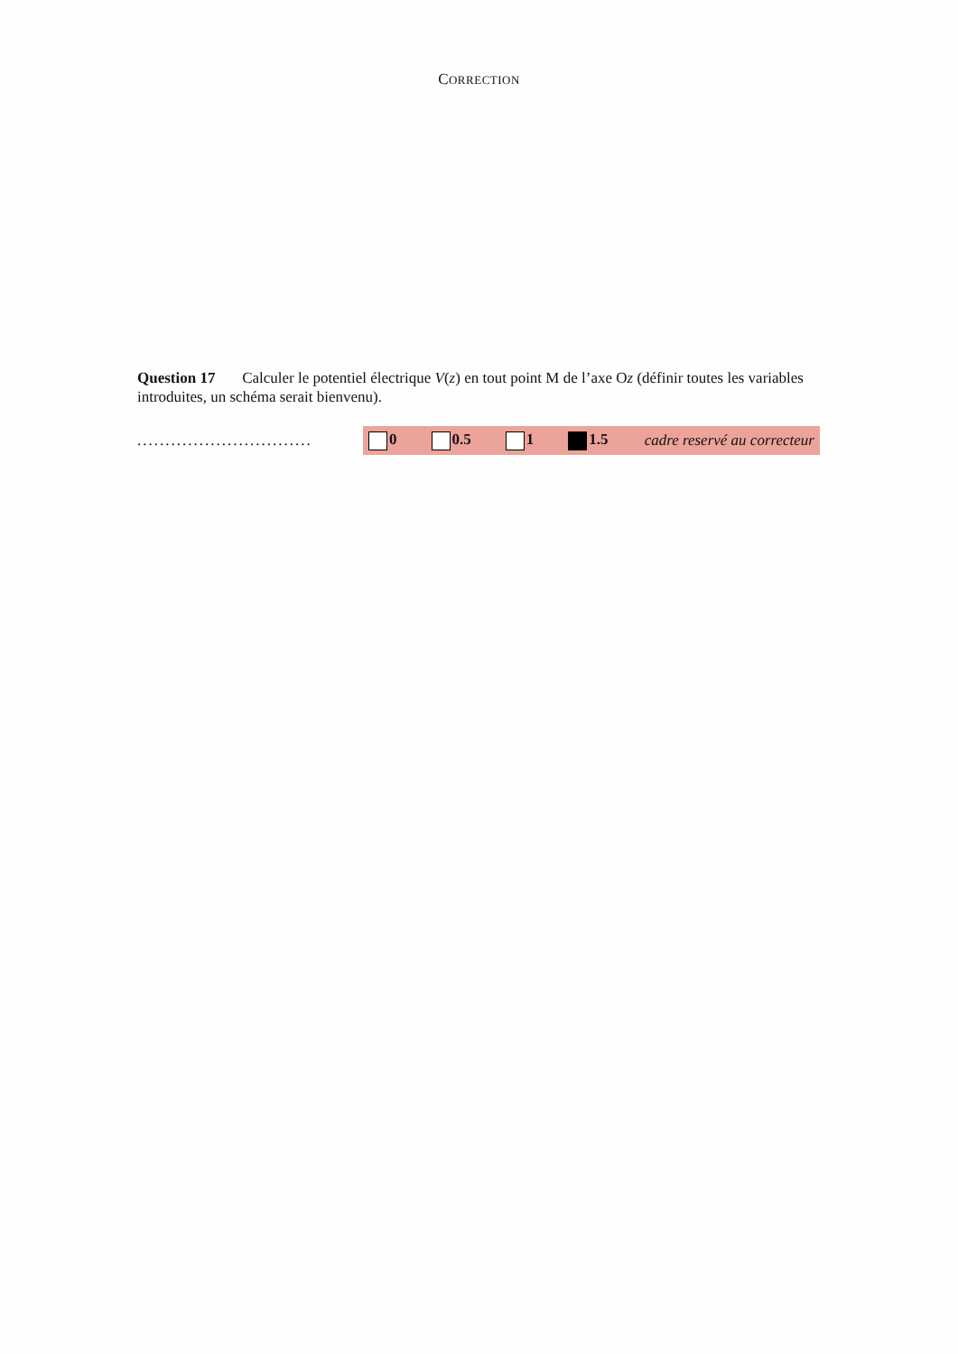CORRECTION
Question 17 Calculer le potentiel électrique V(z) en tout point M de l’axe Oz (définir toutes les variables introduites, un schéma serait bienvenu).
...............................
0 0.5 1 1.5 cadre reservé au correcteur